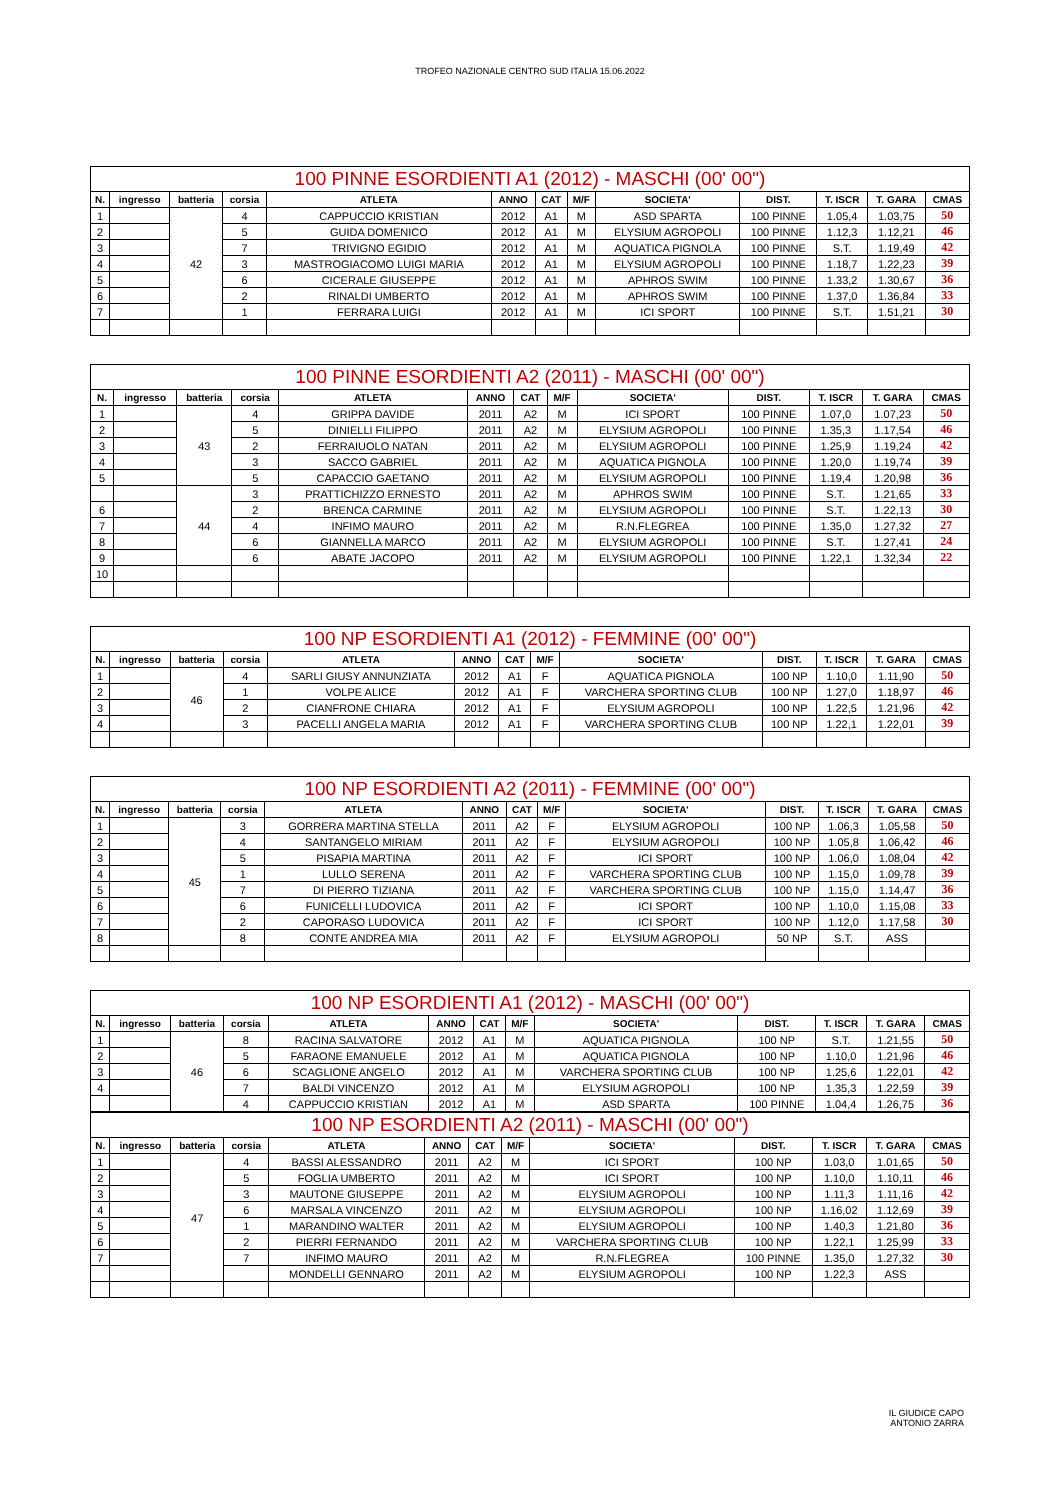TROFEO NAZIONALE CENTRO SUD ITALIA 15.06.2022
| 100 PINNE ESORDIENTI A1 (2012) - MASCHI (00' 00") | | | | | | | | | | | | |
| --- | --- | --- | --- | --- | --- | --- | --- | --- | --- | --- | --- | --- |
| N. | ingresso | batteria | corsia | ATLETA | ANNO | CAT | M/F | SOCIETA' | DIST. | T. ISCR | T. GARA | CMAS |
| 1 | | 42 | 4 | CAPPUCCIO KRISTIAN | 2012 | A1 | M | ASD SPARTA | 100 PINNE | 1.05,4 | 1.03,75 | 50 |
| 2 | | | 5 | GUIDA DOMENICO | 2012 | A1 | M | ELYSIUM AGROPOLI | 100 PINNE | 1.12,3 | 1.12,21 | 46 |
| 3 | | | 7 | TRIVIGNO EGIDIO | 2012 | A1 | M | AQUATICA PIGNOLA | 100 PINNE | S.T. | 1.19,49 | 42 |
| 4 | | | 3 | MASTROGIACOMO LUIGI MARIA | 2012 | A1 | M | ELYSIUM AGROPOLI | 100 PINNE | 1.18,7 | 1.22,23 | 39 |
| 5 | | | 6 | CICERALE GIUSEPPE | 2012 | A1 | M | APHROS SWIM | 100 PINNE | 1.33,2 | 1.30,67 | 36 |
| 6 | | | 2 | RINALDI UMBERTO | 2012 | A1 | M | APHROS SWIM | 100 PINNE | 1.37,0 | 1.36,84 | 33 |
| 7 | | | 1 | FERRARA LUIGI | 2012 | A1 | M | ICI SPORT | 100 PINNE | S.T. | 1.51,21 | 30 |
| 100 PINNE ESORDIENTI A2 (2011) - MASCHI (00' 00") | | | | | | | | | | | | |
| --- | --- | --- | --- | --- | --- | --- | --- | --- | --- | --- | --- | --- |
| N. | ingresso | batteria | corsia | ATLETA | ANNO | CAT | M/F | SOCIETA' | DIST. | T. ISCR | T. GARA | CMAS |
| 1 | | 43 | 4 | GRIPPA DAVIDE | 2011 | A2 | M | ICI SPORT | 100 PINNE | 1.07,0 | 1.07,23 | 50 |
| 2 | | | 5 | DINIELLI FILIPPO | 2011 | A2 | M | ELYSIUM AGROPOLI | 100 PINNE | 1.35,3 | 1.17,54 | 46 |
| 3 | | | 2 | FERRAIUOLO NATAN | 2011 | A2 | M | ELYSIUM AGROPOLI | 100 PINNE | 1.25,9 | 1.19,24 | 42 |
| 4 | | | 3 | SACCO GABRIEL | 2011 | A2 | M | AQUATICA PIGNOLA | 100 PINNE | 1.20,0 | 1.19,74 | 39 |
| 5 | | | 5 | CAPACCIO GAETANO | 2011 | A2 | M | ELYSIUM AGROPOLI | 100 PINNE | 1.19,4 | 1.20,98 | 36 |
| | | 44 | 3 | PRATTICHIZZO ERNESTO | 2011 | A2 | M | APHROS SWIM | 100 PINNE | S.T. | 1.21,65 | 33 |
| 6 | | | 2 | BRENCA CARMINE | 2011 | A2 | M | ELYSIUM AGROPOLI | 100 PINNE | S.T. | 1.22,13 | 30 |
| 7 | | | 4 | INFIMO MAURO | 2011 | A2 | M | R.N.FLEGREA | 100 PINNE | 1.35,0 | 1.27,32 | 27 |
| 8 | | | 6 | GIANNELLA MARCO | 2011 | A2 | M | ELYSIUM AGROPOLI | 100 PINNE | S.T. | 1.27,41 | 24 |
| 9 | | | 6 | ABATE JACOPO | 2011 | A2 | M | ELYSIUM AGROPOLI | 100 PINNE | 1.22,1 | 1.32,34 | 22 |
| 10 | | | | | | | | | | | | |
| 100 NP ESORDIENTI A1 (2012) - FEMMINE (00' 00") | | | | | | | | | | | | |
| --- | --- | --- | --- | --- | --- | --- | --- | --- | --- | --- | --- | --- |
| N. | ingresso | batteria | corsia | ATLETA | ANNO | CAT | M/F | SOCIETA' | DIST. | T. ISCR | T. GARA | CMAS |
| 1 | | 46 | 4 | SARLI GIUSY ANNUNZIATA | 2012 | A1 | F | AQUATICA PIGNOLA | 100 NP | 1.10,0 | 1.11,90 | 50 |
| 2 | | | 1 | VOLPE ALICE | 2012 | A1 | F | VARCHERA SPORTING CLUB | 100 NP | 1.27,0 | 1.18,97 | 46 |
| 3 | | | 2 | CIANFRONE CHIARA | 2012 | A1 | F | ELYSIUM AGROPOLI | 100 NP | 1.22,5 | 1.21,96 | 42 |
| 4 | | | 3 | PACELLI ANGELA MARIA | 2012 | A1 | F | VARCHERA SPORTING CLUB | 100 NP | 1.22,1 | 1.22,01 | 39 |
| 100 NP ESORDIENTI A2 (2011) - FEMMINE (00' 00") | | | | | | | | | | | | |
| --- | --- | --- | --- | --- | --- | --- | --- | --- | --- | --- | --- | --- |
| N. | ingresso | batteria | corsia | ATLETA | ANNO | CAT | M/F | SOCIETA' | DIST. | T. ISCR | T. GARA | CMAS |
| 1 | | 45 | 3 | GORRERA MARTINA STELLA | 2011 | A2 | F | ELYSIUM AGROPOLI | 100 NP | 1.06,3 | 1.05,58 | 50 |
| 2 | | | 4 | SANTANGELO MIRIAM | 2011 | A2 | F | ELYSIUM AGROPOLI | 100 NP | 1.05,8 | 1.06,42 | 46 |
| 3 | | | 5 | PISAPIA MARTINA | 2011 | A2 | F | ICI SPORT | 100 NP | 1.06,0 | 1.08,04 | 42 |
| 4 | | | 1 | LULLO SERENA | 2011 | A2 | F | VARCHERA SPORTING CLUB | 100 NP | 1.15,0 | 1.09,78 | 39 |
| 5 | | | 7 | DI PIERRO TIZIANA | 2011 | A2 | F | VARCHERA SPORTING CLUB | 100 NP | 1.15,0 | 1.14,47 | 36 |
| 6 | | | 6 | FUNICELLI LUDOVICA | 2011 | A2 | F | ICI SPORT | 100 NP | 1.10,0 | 1.15,08 | 33 |
| 7 | | | 2 | CAPORASO LUDOVICA | 2011 | A2 | F | ICI SPORT | 100 NP | 1.12,0 | 1.17,58 | 30 |
| 8 | | | 8 | CONTE ANDREA MIA | 2011 | A2 | F | ELYSIUM AGROPOLI | 50 NP | S.T. | ASS | |
| 100 NP ESORDIENTI A1 (2012) - MASCHI (00' 00") | | | | | | | | | | | | |
| --- | --- | --- | --- | --- | --- | --- | --- | --- | --- | --- | --- | --- |
| N. | ingresso | batteria | corsia | ATLETA | ANNO | CAT | M/F | SOCIETA' | DIST. | T. ISCR | T. GARA | CMAS |
| 1 | | 46 | 8 | RACINA SALVATORE | 2012 | A1 | M | AQUATICA PIGNOLA | 100 NP | S.T. | 1.21,55 | 50 |
| 2 | | | 5 | FARAONE EMANUELE | 2012 | A1 | M | AQUATICA PIGNOLA | 100 NP | 1.10,0 | 1.21,96 | 46 |
| 3 | | | 6 | SCAGLIONE ANGELO | 2012 | A1 | M | VARCHERA SPORTING CLUB | 100 NP | 1.25,6 | 1.22,01 | 42 |
| 4 | | | 7 | BALDI VINCENZO | 2012 | A1 | M | ELYSIUM AGROPOLI | 100 NP | 1.35,3 | 1.22,59 | 39 |
| | | | 4 | CAPPUCCIO KRISTIAN | 2012 | A1 | M | ASD SPARTA | 100 PINNE | 1.04,4 | 1.26,75 | 36 |
| 100 NP ESORDIENTI A2 (2011) - MASCHI (00' 00") | | | | | | | | | | | | |
| --- | --- | --- | --- | --- | --- | --- | --- | --- | --- | --- | --- | --- |
| N. | ingresso | batteria | corsia | ATLETA | ANNO | CAT | M/F | SOCIETA' | DIST. | T. ISCR | T. GARA | CMAS |
| 1 | | 47 | 4 | BASSI ALESSANDRO | 2011 | A2 | M | ICI SPORT | 100 NP | 1.03,0 | 1.01,65 | 50 |
| 2 | | | 5 | FOGLIA UMBERTO | 2011 | A2 | M | ICI SPORT | 100 NP | 1.10,0 | 1.10,11 | 46 |
| 3 | | | 3 | MAUTONE GIUSEPPE | 2011 | A2 | M | ELYSIUM AGROPOLI | 100 NP | 1.11,3 | 1.11,16 | 42 |
| 4 | | | 6 | MARSALA VINCENZO | 2011 | A2 | M | ELYSIUM AGROPOLI | 100 NP | 1.16,02 | 1.12,69 | 39 |
| 5 | | | 1 | MARANDINO WALTER | 2011 | A2 | M | ELYSIUM AGROPOLI | 100 NP | 1.40,3 | 1.21,80 | 36 |
| 6 | | | 2 | PIERRI FERNANDO | 2011 | A2 | M | VARCHERA SPORTING CLUB | 100 NP | 1.22,1 | 1.25,99 | 33 |
| 7 | | | 7 | INFIMO MAURO | 2011 | A2 | M | R.N.FLEGREA | 100 PINNE | 1.35,0 | 1.27,32 | 30 |
| | | | | MONDELLI GENNARO | 2011 | A2 | M | ELYSIUM AGROPOLI | 100 NP | 1.22,3 | ASS | |
IL GIUDICE CAPO
ANTONIO ZARRA